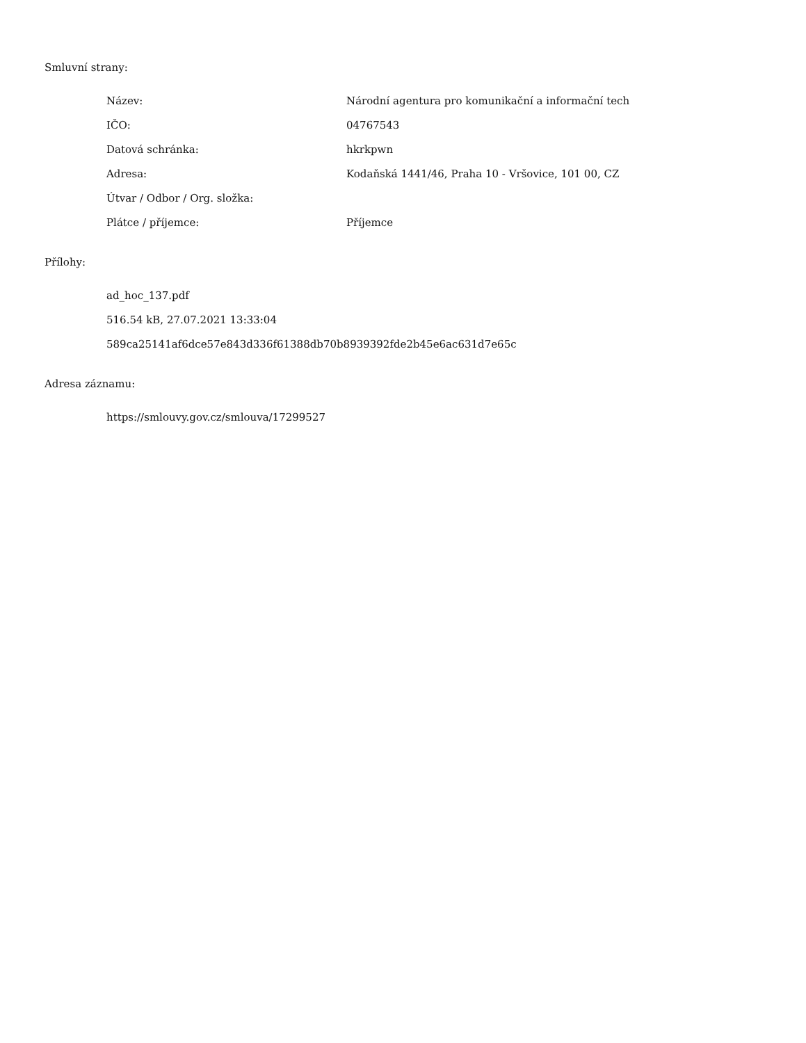Smluvní strany:
| Název: | Národní agentura pro komunikační a informační tech |
| IČO: | 04767543 |
| Datová schránka: | hkrkpwn |
| Adresa: | Kodaňská 1441/46, Praha 10 - Vršovice, 101 00, CZ |
| Útvar / Odbor / Org. složka: | |
| Plátce / příjemce: | Příjemce |
Přílohy:
ad_hoc_137.pdf
516.54 kB, 27.07.2021 13:33:04
589ca25141af6dce57e843d336f61388db70b8939392fde2b45e6ac631d7e65c
Adresa záznamu:
https://smlouvy.gov.cz/smlouva/17299527